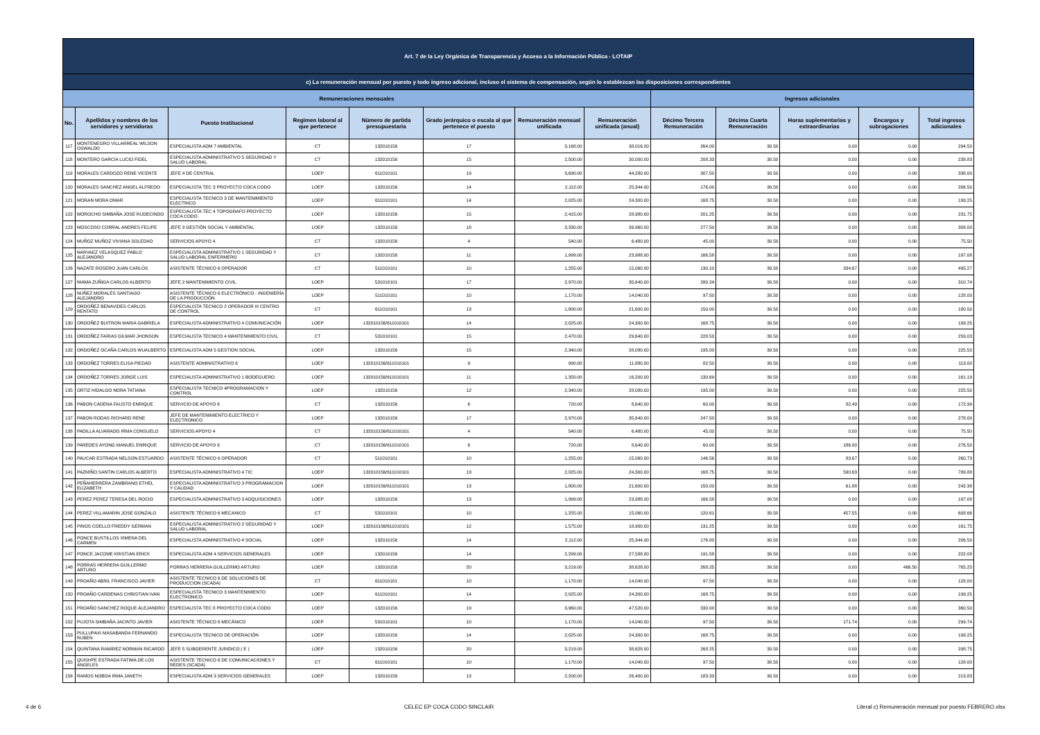| Art. 7 de la Ley Orgánica de Transparencia y Acceso a la Información Pública - LOTAIP | | | | | | | | | | | | |
| c) La remuneración mensual por puesto y todo ingreso adicional, incluso el sistema de compensación, según lo establezcan las disposiciones correspondientes | | | | | | | | | | | | |
| Remuneraciones mensuales | | | | | | | | Ingresos adicionales | | | | |
| No. | Apellidos y nombres de los servidores y servidoras | Puesto Institucional | Regimen laboral al que pertenece | Número de partida presupuestaria | Grado jerárquico o escala al que pertenece el puesto | Remuneración mensual unificada | Remuneración unificada (anual) | Décimo Tercera Remuneración | Décima Cuarta Remuneración | Horas suplementarias y extraordinarias | Encargos y subrogaciones | Total ingresos adicionales |
| 117 | MONTENEGRO VILLARREAL WILSON OSWALDO | ESPECIALISTA ADM 7 AMBIENTAL | CT | 132010156 | 17 | 3,168.00 | 38,016.00 | 264.00 | 30.50 | 0.00 | 0.00 | 294.50 |
| 118 | MONTERO GARCIA LUCIO FIDEL | ESPECIALISTA ADMINISTRATIVO 5 SEGURIDAD Y SALUD LABORAL | CT | 132010156 | 15 | 2,500.00 | 30,000.00 | 208.33 | 30.50 | 0.00 | 0.00 | 238.83 |
| 119 | MORALES CARDOZO RENE VICENTE | JEFE 4 DE CENTRAL | LOEP | 611010101 | 19 | 3,690.00 | 44,280.00 | 307.50 | 30.50 | 0.00 | 0.00 | 338.00 |
| 120 | MORALES SANCHEZ ANGEL ALFREDO | ESPECIALISTA TEC 3 PROYECTO COCA CODO | LOEP | 132010156 | 14 | 2,112.00 | 25,344.00 | 176.00 | 30.50 | 0.00 | 0.00 | 206.50 |
| 121 | MORAN MORA OMAR | ESPECIALISTA TECNICO 3 DE MANTENIMIENTO ELECTRICO | LOEP | 611010101 | 14 | 2,025.00 | 24,300.00 | 168.75 | 30.50 | 0.00 | 0.00 | 199.25 |
| 122 | MOROCHO SIMBAÑA JOSE RUDECINDO | ESPECIALISTA TEC 4 TOPOGRAFO PROYECTO COCA CODO | LOEP | 132010156 | 15 | 2,415.00 | 28,980.00 | 201.25 | 30.50 | 0.00 | 0.00 | 231.75 |
| 123 | MOSCOSO CORRAL ANDRES FELIPE | JEFE 3 GESTIÓN SOCIAL Y AMBIENTAL | LOEP | 132010156 | 18 | 3,330.00 | 39,960.00 | 277.50 | 30.50 | 0.00 | 0.00 | 308.00 |
| 124 | MUÑOZ MUÑOZ VIVIANA SOLEDAD | SERVICIOS APOYO 4 | CT | 132010156 | 4 | 540.00 | 6,480.00 | 45.00 | 30.50 | 0.00 | 0.00 | 75.50 |
| 125 | NARVAEZ VELASQUEZ PABLO ALEJANDRO | ESPECIALISTA ADMINISTRATIVO 1 SEGURIDAD Y SALUD LABORAL ENFERMERO | CT | 132010156 | 11 | 1,999.00 | 23,988.00 | 166.58 | 30.50 | 0.00 | 0.00 | 197.08 |
| 126 | NAZATE ROSERO JUAN CARLOS | ASISTENTE TÉCNICO 6 OPERADOR | CT | 511010101 | 10 | 1,255.00 | 15,060.00 | 130.10 | 30.50 | 334.67 | 0.00 | 495.27 |
| 127 | NIAMA ZUÑIGA CARLOS ALBERTO | JEFE 2 MANTENIMIENTO CIVIL | LOEP | 531010101 | 17 | 2,970.00 | 35,640.00 | 280.24 | 30.50 | 0.00 | 0.00 | 310.74 |
| 128 | NUÑEZ MORALES SANTIAGO ALEJANDRO | ASISTENTE TÉCNICO 6 ELECTRÓNICO - INGENIERÍA DE LA PRODUCCIÓN | LOEP | 511010101 | 10 | 1,170.00 | 14,040.00 | 97.50 | 30.50 | 0.00 | 0.00 | 128.00 |
| 129 | ORDOÑEZ BENAVIDES CARLOS RENTATO | ESPECIALISTA TECNICO 2 OPERADOR III CENTRO DE CONTROL | CT | 611010101 | 13 | 1,800.00 | 21,600.00 | 150.00 | 30.50 | 0.00 | 0.00 | 180.50 |
| 130 | ORDOÑEZ BUITRON MARIA GABRIELA | ESPECIALISTA ADMINISTRATIVO 4 COMUNICACIÓN | LOEP | 132010156/611010101 | 14 | 2,025.00 | 24,300.00 | 168.75 | 30.50 | 0.00 | 0.00 | 199.25 |
| 131 | ORDOÑEZ FARIAS GILMAR JHONSON | ESPECIALISTA TECNICO 4 MANTENIMIENTO CIVIL | CT | 531010101 | 15 | 2,470.00 | 29,640.00 | 228.53 | 30.50 | 0.00 | 0.00 | 259.03 |
| 132 | ORDOÑEZ OCAÑA CARLOS WUALBERTO | ESPECIALISTA ADM 5 GESTION SOCIAL | LOEP | 132010156 | 15 | 2,340.00 | 28,080.00 | 195.00 | 30.50 | 0.00 | 0.00 | 225.50 |
| 133 | ORDOÑEZ TORRES ELISA PIEDAD | ASISTENTE ADMINISTRATIVO 6 | LOEP | 132010156/611010101 | 9 | 990.00 | 11,880.00 | 82.50 | 30.50 | 0.00 | 0.00 | 113.00 |
| 134 | ORDOÑEZ TORRES JORGE LUIS | ESPECIALISTA ADMINISTRATIVO 1 BODEGUERO | LOEP | 132010156/611010101 | 11 | 1,350.00 | 16,200.00 | 130.69 | 30.50 | 0.00 | 0.00 | 161.19 |
| 135 | ORTIZ HIDALGO NORA TATIANA | ESPECIALISTA TECNICO 4PROGRAMACION Y CONTROL | LOEP | 132010156 | 12 | 2,340.00 | 28,080.00 | 195.00 | 30.50 | 0.00 | 0.00 | 225.50 |
| 136 | PABON CADENA FAUSTO ENRIQUE | SERVICIO DE APOYO 6 | CT | 132010156 | 6 | 720.00 | 8,640.00 | 60.00 | 30.50 | 82.49 | 0.00 | 172.99 |
| 137 | PABON RODAS RICHARD RENE | JEFE DE MANTENIMIENTO ELECTRICO Y ELECTRONICO | LOEP | 132010156 | 17 | 2,970.00 | 35,640.00 | 247.50 | 30.50 | 0.00 | 0.00 | 278.00 |
| 138 | PADILLA ALVARADO IRMA CONSUELO | SERVICIOS APOYO 4 | CT | 132010156/611010101 | 4 | 540.00 | 6,480.00 | 45.00 | 30.50 | 0.00 | 0.00 | 75.50 |
| 139 | PAREDES AYONG MANUEL ENRIQUE | SERVICIO DE APOYO 6 | CT | 132010156/611010101 | 6 | 720.00 | 8,640.00 | 60.00 | 30.50 | 186.00 | 0.00 | 276.50 |
| 140 | PAUCAR ESTRADA NELSON ESTUARDO | ASISTENTE TÉCNICO 6 OPERADOR | CT | 511010101 | 10 | 1,255.00 | 15,060.00 | 146.56 | 30.50 | 83.67 | 0.00 | 260.73 |
| 141 | PAZMIÑO SANTIN CARLOS ALBERTO | ESPECIALISTA ADMINISTRATIVO 4 TIC | LOEP | 132010156/611010101 | 13 | 2,025.00 | 24,300.00 | 168.75 | 30.50 | 590.63 | 0.00 | 789.88 |
| 142 | PEÑAHERRERA ZAMBRANO ETHEL ELIZABETH | ESPECIALISTA ADMINISTRATIVO 3 PROGRAMACION Y CALIDAD | LOEP | 132010156/611010101 | 13 | 1,800.00 | 21,600.00 | 150.00 | 30.50 | 61.88 | 0.00 | 242.38 |
| 143 | PEREZ PEREZ TERESA DEL ROCIO | ESPECIALISTA ADMINISTRATIVO 3 ADQUISICIONES | LOEP | 132010156 | 13 | 1,999.00 | 23,988.00 | 166.58 | 30.50 | 0.00 | 0.00 | 197.08 |
| 144 | PEREZ VILLAMARIN JOSE GONZALO | ASISTENTE TÉCNICO 6 MECANICO | CT | 531010101 | 10 | 1,255.00 | 15,060.00 | 120.61 | 30.50 | 457.55 | 0.00 | 608.66 |
| 145 | PINOS COELLO FREDDY GERMAN | ESPECIALISTA ADMINISTRATIVO 2 SEGURIDAD Y SALUD LABORAL | LOEP | 132010156/611010101 | 12 | 1,575.00 | 18,900.00 | 131.25 | 30.50 | 0.00 | 0.00 | 161.75 |
| 146 | PONCE BUSTILLOS XIMENA DEL CARMEN | ESPECIALISTA ADMINISTRATIVO 4 SOCIAL | LOEP | 132010156 | 14 | 2,112.00 | 25,344.00 | 176.00 | 30.50 | 0.00 | 0.00 | 206.50 |
| 147 | PONCE JACOME KRISTIAN ERICK | ESPECIALISTA ADM 4 SERVICIOS GENERALES | LOEP | 132010156 | 14 | 2,299.00 | 27,588.00 | 191.58 | 30.50 | 0.00 | 0.00 | 222.08 |
| 148 | PORRAS HERRERA GUILLERMO ARTURO | PORRAS HERRERA GUILLERMO ARTURO | LOEP | 132010156 | 20 | 3,219.00 | 38,628.00 | 268.25 | 30.50 | 0.00 | 466.50 | 765.25 |
| 149 | PROAÑO ABRIL FRANCISCO JAVIER | ASISTENTE TECNICO 6 DE SOLUCIONES DE PRODUCCION (SCADA) | CT | 611010101 | 10 | 1,170.00 | 14,040.00 | 97.50 | 30.50 | 0.00 | 0.00 | 128.00 |
| 150 | PROAÑO CARDENAS CHRISTIAN IVAN | ESPECIALISTA TECNICO 3 MANTENIMIENTO ELECTRONICO | LOEP | 611010101 | 14 | 2,025.00 | 24,300.00 | 168.75 | 30.50 | 0.00 | 0.00 | 199.25 |
| 151 | PROAÑO SANCHEZ ROQUE ALEJANDRO | ESPECIALISTA TEC 8 PROYECTO COCA CODO | LOEP | 132010156 | 19 | 3,960.00 | 47,520.00 | 330.00 | 30.50 | 0.00 | 0.00 | 360.50 |
| 152 | PUJOTA SIMBAÑA JACINTO JAVIER | ASISTENTE TÉCNICO 6 MECÁNICO | LOEP | 531010101 | 10 | 1,170.00 | 14,040.00 | 97.50 | 30.50 | 171.74 | 0.00 | 299.74 |
| 153 | PULLUPAXI MASABANDA FERNANDO RUBEN | ESPECIALISTA TECNICO DE OPERACIÓN | LOEP | 132010156 | 14 | 2,025.00 | 24,300.00 | 168.75 | 30.50 | 0.00 | 0.00 | 199.25 |
| 154 | QUINTANA RAMIREZ NORMAN RICARDO | JEFE 5 SUBGERENTE JURIDICO ( E ) | LOEP | 132010156 | 20 | 3,219.00 | 38,628.00 | 268.25 | 30.50 | 0.00 | 0.00 | 298.75 |
| 155 | QUISHPE ESTRADA FATIMA DE LOS ANGELES | ASISTENTE TECNICO 6 DE COMUNICACIONES Y REDES (SCADA) | CT | 611010101 | 10 | 1,170.00 | 14,040.00 | 97.50 | 30.50 | 0.00 | 0.00 | 128.00 |
| 156 | RAMOS NOBOA IRMA JANETH | ESPECIALISTA ADM 3 SERVICIOS GENERALES | LOEP | 132010156 | 13 | 2,200.00 | 26,400.00 | 183.33 | 30.50 | 0.00 | 0.00 | 213.83 |
4 de 6 CELEC EP COCA CODO SINCLAIR Literal c) Remuneración mensual por puesto FEBRERO.xlsx